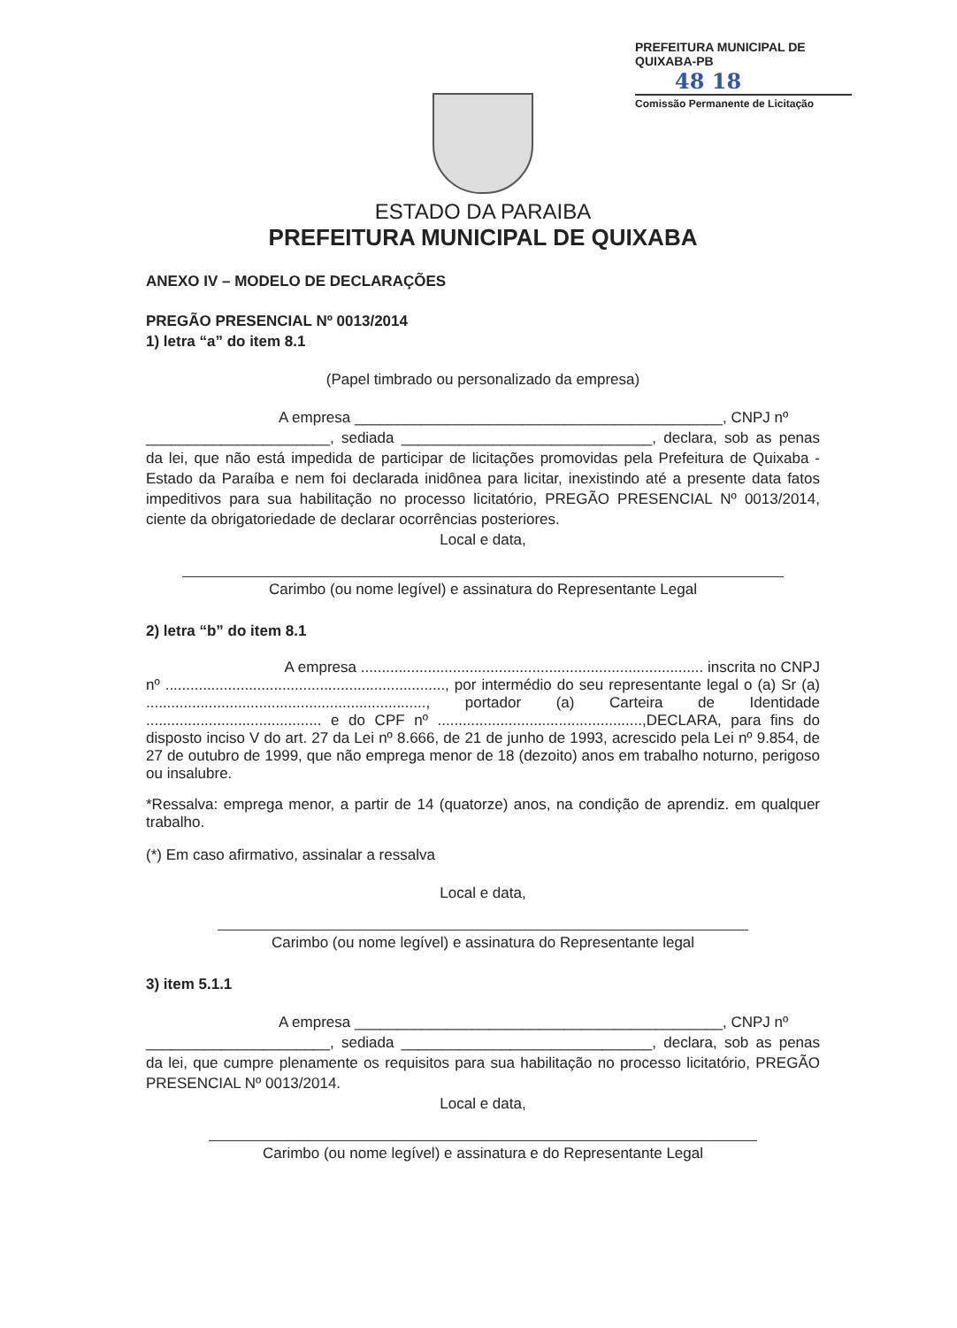PREFEITURA MUNICIPAL DE QUIXABA-PB
48 18
Comissão Permanente de Licitação
ESTADO DA PARAIBA
PREFEITURA MUNICIPAL DE QUIXABA
ANEXO IV – MODELO DE DECLARAÇÕES
PREGÃO PRESENCIAL Nº 0013/2014
1) letra “a” do item 8.1
(Papel timbrado ou personalizado da empresa)
A empresa ____________________________________________, CNPJ nº
______________________, sediada ______________________________, declara, sob as penas da lei, que não está impedida de participar de licitações promovidas pela Prefeitura de Quixaba - Estado da Paraíba e nem foi declarada inidônea para licitar, inexistindo até a presente data fatos impeditivos para sua habilitação no processo licitatório, PREGÃO PRESENCIAL Nº 0013/2014, ciente da obrigatoriedade de declarar ocorrências posteriores.
Local e data,
Carimbo (ou nome legível) e assinatura do Representante Legal
2) letra “b” do item 8.1
A empresa .................................................................................. inscrita no CNPJ nº ..................................................................., por intermédio do seu representante legal o (a) Sr (a) ..................................................................., portador (a) Carteira de Identidade .......................................... e do CPF nº .................................................,DECLARA, para fins do disposto inciso V do art. 27 da Lei nº 8.666, de 21 de junho de 1993, acrescido pela Lei nº 9.854, de 27 de outubro de 1999, que não emprega menor de 18 (dezoito) anos em trabalho noturno, perigoso ou insalubre.
*Ressalva: emprega menor, a partir de 14 (quatorze) anos, na condição de aprendiz. em qualquer trabalho.
(*) Em caso afirmativo, assinalar a ressalva
Local e data,
Carimbo (ou nome legível) e assinatura do Representante legal
3) item 5.1.1
A empresa ____________________________________________, CNPJ nº
______________________, sediada ______________________________, declara, sob as penas da lei, que cumpre plenamente os requisitos para sua habilitação no processo licitatório, PREGÃO PRESENCIAL Nº 0013/2014.
Local e data,
Carimbo (ou nome legível) e assinatura e do Representante Legal